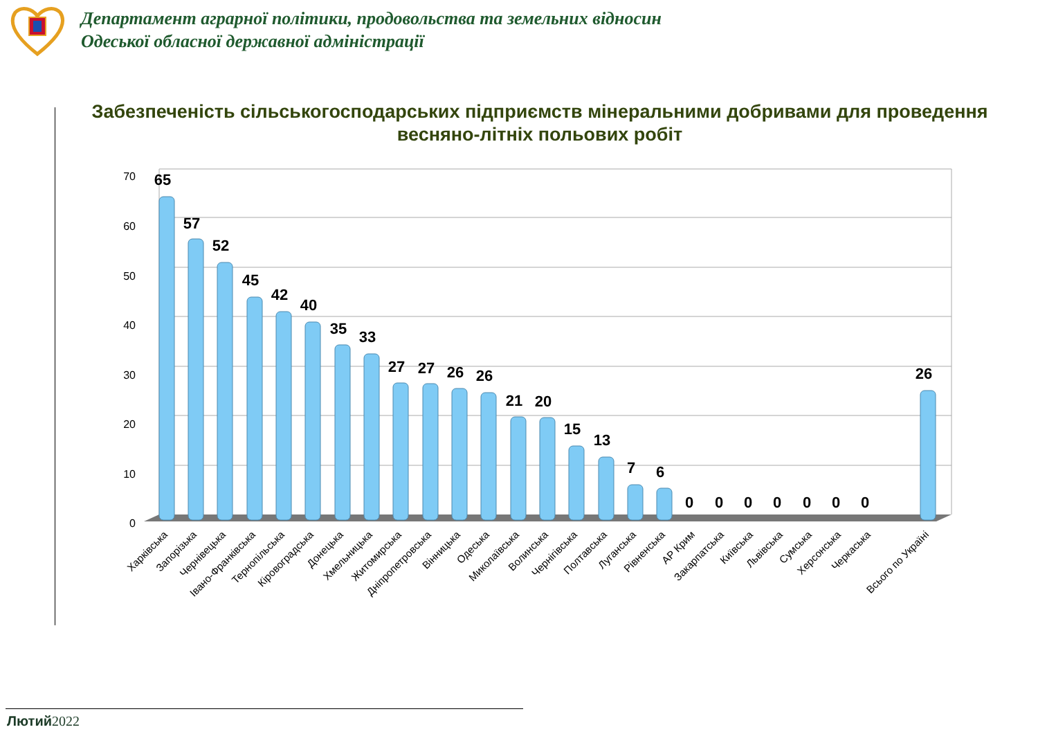Департамент аграрної політики, продовольства та земельних відносин
Одеської обласної державної адміністрації
Забезпеченість сільськогосподарських підприємств мінеральними добривами для проведення весняно-літніх польових робіт
70
60
50
40
30
20
10
0
65
57
52
45
42
40
35
33
27
27
26
26
21
20
15
13
7
6
0
0
0
0
0
0
0
26
Харківська
Запорізька
Чернівецька
Івано-Франківська
Тернопільська
Кіровоградська
Донецька
Хмельницька
Житомирська
Дніпропетровська
Вінницька
Одеська
Миколаївська
Волинська
Чернігівська
Полтавська
Луганська
Рівненська
АР Крим
Закарпатська
Київська
Львівська
Сумська
Херсонська
Черкаська
Всього по Україні
Лютий 2022